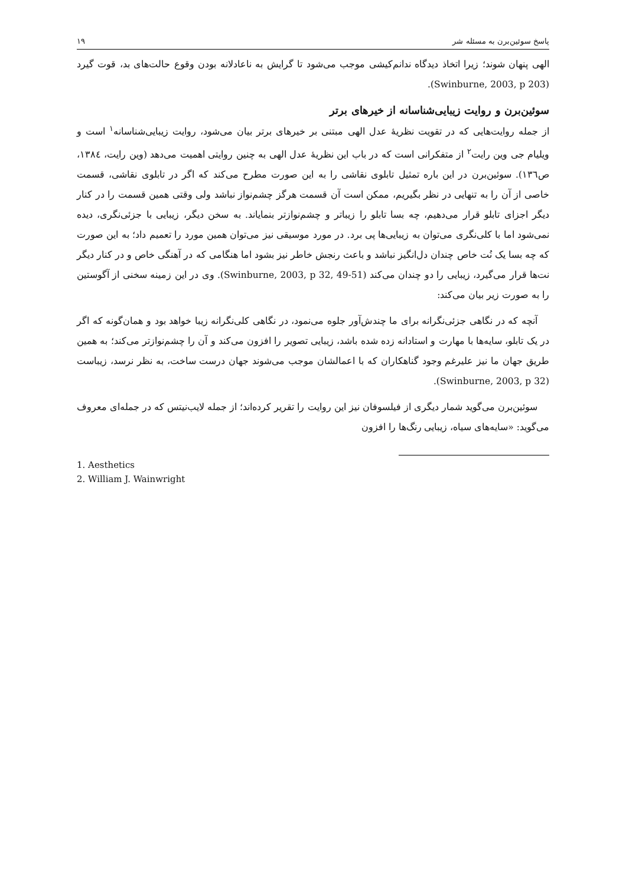پاسخ سوئین‌برن به مسئله شر ۱۹
الهی پنهان شوند؛ زیرا اتخاذ دیدگاه ندانم‌کیشی موجب می‌شود تا گرایش به ناعادلانه بودن وقوع حالت‌های بد، قوت گیرد (Swinburne, 2003, p 203).
سوئین‌برن و روایت زیبایی‌شناسانه از خیرهای برتر
از جمله روایت‌هایی که در تقویت نظریهٔ عدل الهی مبتنی بر خیرهای برتر بیان می‌شود، روایت زیبایی‌شناسانه<sup>۱</sup> است و ویلیام جی وین رایت<sup>۲</sup> از متفکرانی است که در باب این نظریهٔ عدل الهی به چنین روایتی اهمیت می‌دهد (وین رایت، ۱۳۸٤، ص۱۳٦). سوئین‌برن در این باره تمثیل تابلوی نقاشی را به این صورت مطرح می‌کند که اگر در تابلوی نقاشی، قسمت خاصی از آن را به تنهایی در نظر بگیریم، ممکن است آن قسمت هرگز چشم‌نواز نباشد ولی وقتی همین قسمت را در کنار دیگر اجزای تابلو قرار می‌دهیم، چه بسا تابلو را زیباتر و چشم‌نوازتر بنمایاند. به سخن دیگر، زیبایی با جزئی‌نگری، دیده نمی‌شود اما با کلی‌نگری می‌توان به زیبایی‌ها پی برد. در مورد موسیقی نیز می‌توان همین مورد را تعمیم داد؛ به این صورت که چه بسا یک نُت خاص چندان دل‌انگیز نباشد و باعث رنجش خاطر نیز بشود اما هنگامی که در آهنگی خاص و در کنار دیگر نت‌ها قرار می‌گیرد، زیبایی را دو چندان می‌کند (Swinburne, 2003, p 32, 49-51). وی در این زمینه سخنی از آگوستین را به صورت زیر بیان می‌کند:
آنچه که در نگاهی جزئی‌نگرانه برای ما چندش‌آور جلوه می‌نمود، در نگاهی کلی‌نگرانه زیبا خواهد بود و همان‌گونه که اگر در یک تابلو، سایه‌ها با مهارت و استادانه زده شده باشد، زیبایی تصویر را افزون می‌کند و آن را چشم‌نوازتر می‌کند؛ به همین طریق جهان ما نیز علیرغم وجود گناهکاران که با اعمالشان موجب می‌شوند جهان درست ساخت، به نظر نرسد، زیباست (Swinburne, 2003, p 32).
سوئین‌برن می‌گوید شمار دیگری از فیلسوفان نیز این روایت را تقریر کرده‌اند؛ از جمله لایب‌نیتس که در جمله‌ای معروف می‌گوید: «سایه‌های سیاه، زیبایی رنگ‌ها را افزون
1. Aesthetics
2. William J. Wainwright